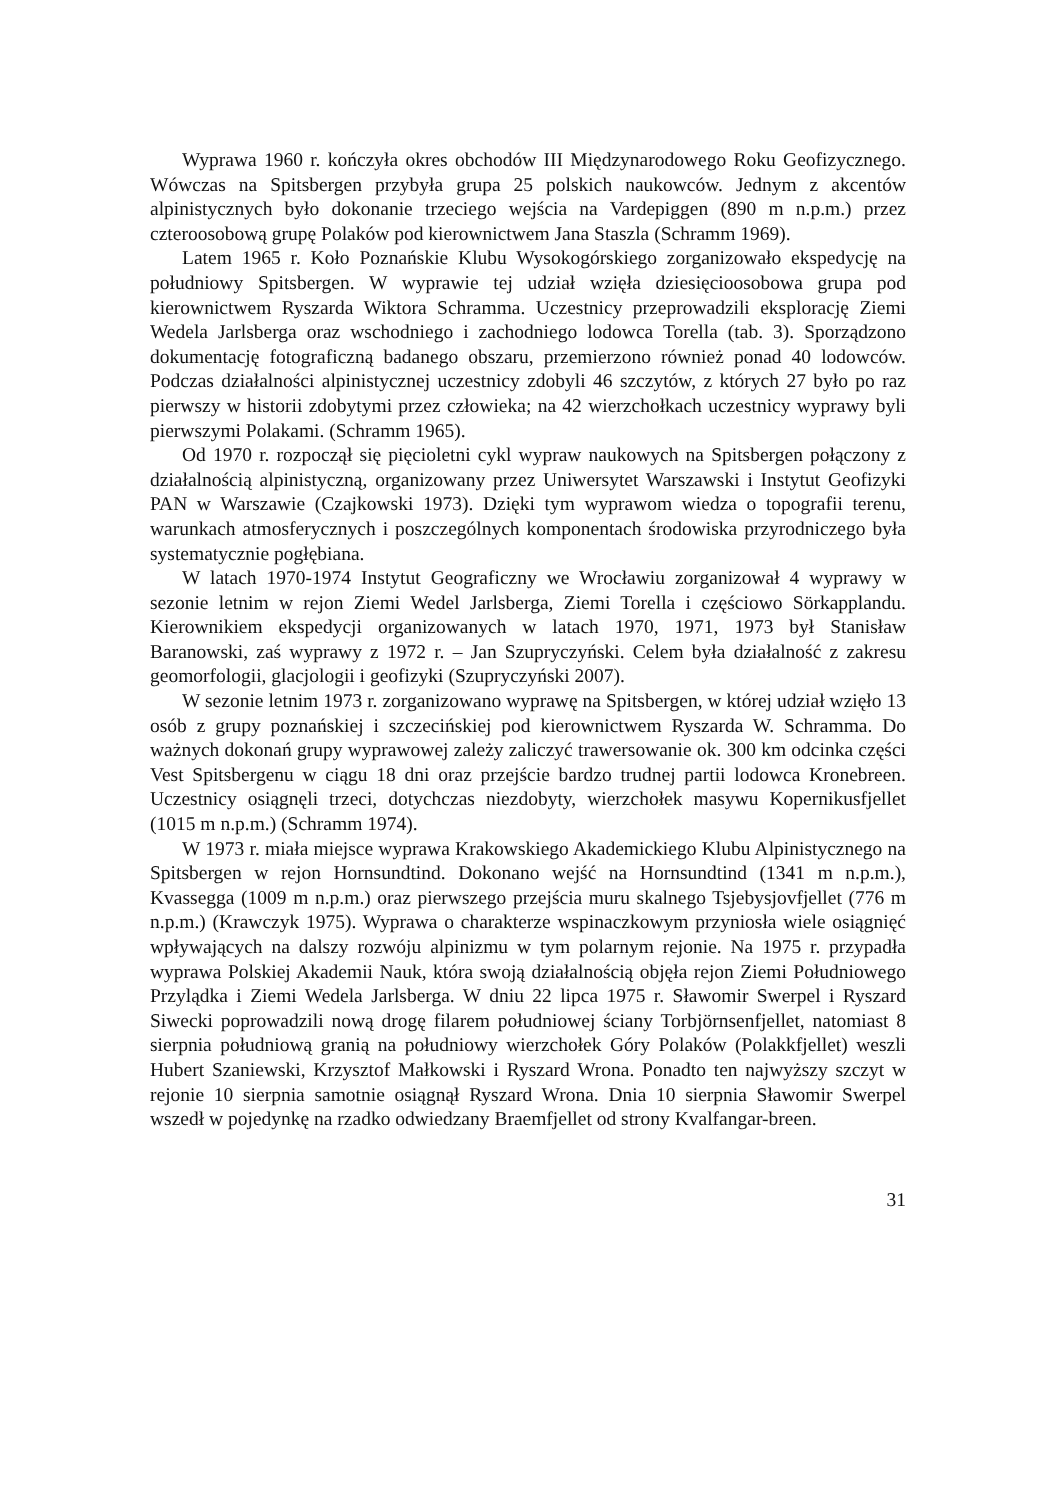Wyprawa 1960 r. kończyła okres obchodów III Międzynarodowego Roku Geofizycznego. Wówczas na Spitsbergen przybyła grupa 25 polskich naukowców. Jednym z akcentów alpinistycznych było dokonanie trzeciego wejścia na Vardepiggen (890 m n.p.m.) przez czteroosobową grupę Polaków pod kierownictwem Jana Staszla (Schramm 1969).
Latem 1965 r. Koło Poznańskie Klubu Wysokogórskiego zorganizowało ekspedycję na południowy Spitsbergen. W wyprawie tej udział wzięła dziesięcioosobowa grupa pod kierownictwem Ryszarda Wiktora Schramma. Uczestnicy przeprowadzili eksplorację Ziemi Wedela Jarlsberga oraz wschodniego i zachodniego lodowca Torella (tab. 3). Sporządzono dokumentację fotograficzną badanego obszaru, przemierzono również ponad 40 lodowców. Podczas działalności alpinistycznej uczestnicy zdobyli 46 szczytów, z których 27 było po raz pierwszy w historii zdobytymi przez człowieka; na 42 wierzchołkach uczestnicy wyprawy byli pierwszymi Polakami. (Schramm 1965).
Od 1970 r. rozpoczął się pięcioletni cykl wypraw naukowych na Spitsbergen połączony z działalnością alpinistyczną, organizowany przez Uniwersytet Warszawski i Instytut Geofizyki PAN w Warszawie (Czajkowski 1973). Dzięki tym wyprawom wiedza o topografii terenu, warunkach atmosferycznych i poszczególnych komponentach środowiska przyrodniczego była systematycznie pogłębiana.
W latach 1970-1974 Instytut Geograficzny we Wrocławiu zorganizował 4 wyprawy w sezonie letnim w rejon Ziemi Wedel Jarlsberga, Ziemi Torella i częściowo Sörkapplandu. Kierownikiem ekspedycji organizowanych w latach 1970, 1971, 1973 był Stanisław Baranowski, zaś wyprawy z 1972 r. – Jan Szupryczyński. Celem była działalność z zakresu geomorfologii, glacjologii i geofizyki (Szupryczyński 2007).
W sezonie letnim 1973 r. zorganizowano wyprawę na Spitsbergen, w której udział wzięło 13 osób z grupy poznańskiej i szczecińskiej pod kierownictwem Ryszarda W. Schramma. Do ważnych dokonań grupy wyprawowej zależy zaliczyć trawersowanie ok. 300 km odcinka części Vest Spitsbergenu w ciągu 18 dni oraz przejście bardzo trudnej partii lodowca Kronebreen. Uczestnicy osiągnęli trzeci, dotychczas niezdobyty, wierzchołek masywu Kopernikusfjellet (1015 m n.p.m.) (Schramm 1974).
W 1973 r. miała miejsce wyprawa Krakowskiego Akademickiego Klubu Alpinistycznego na Spitsbergen w rejon Hornsundtind. Dokonano wejść na Hornsundtind (1341 m n.p.m.), Kvassegga (1009 m n.p.m.) oraz pierwszego przejścia muru skalnego Tsjebysjovfjellet (776 m n.p.m.) (Krawczyk 1975). Wyprawa o charakterze wspinaczkowym przyniosła wiele osiągnięć wpływających na dalszy rozwóju alpinizmu w tym polarnym rejonie. Na 1975 r. przypadła wyprawa Polskiej Akademii Nauk, która swoją działalnością objęła rejon Ziemi Południowego Przylądka i Ziemi Wedela Jarlsberga. W dniu 22 lipca 1975 r. Sławomir Swerpel i Ryszard Siwecki poprowadzili nową drogę filarem południowej ściany Torbjörnsenfjellet, natomiast 8 sierpnia południową granią na południowy wierzchołek Góry Polaków (Polakkfjellet) weszli Hubert Szaniewski, Krzysztof Małkowski i Ryszard Wrona. Ponadto ten najwyższy szczyt w rejonie 10 sierpnia samotnie osiągnął Ryszard Wrona. Dnia 10 sierpnia Sławomir Swerpel wszedł w pojedynkę na rzadko odwiedzany Braemfjellet od strony Kvalfangar-breen.
31